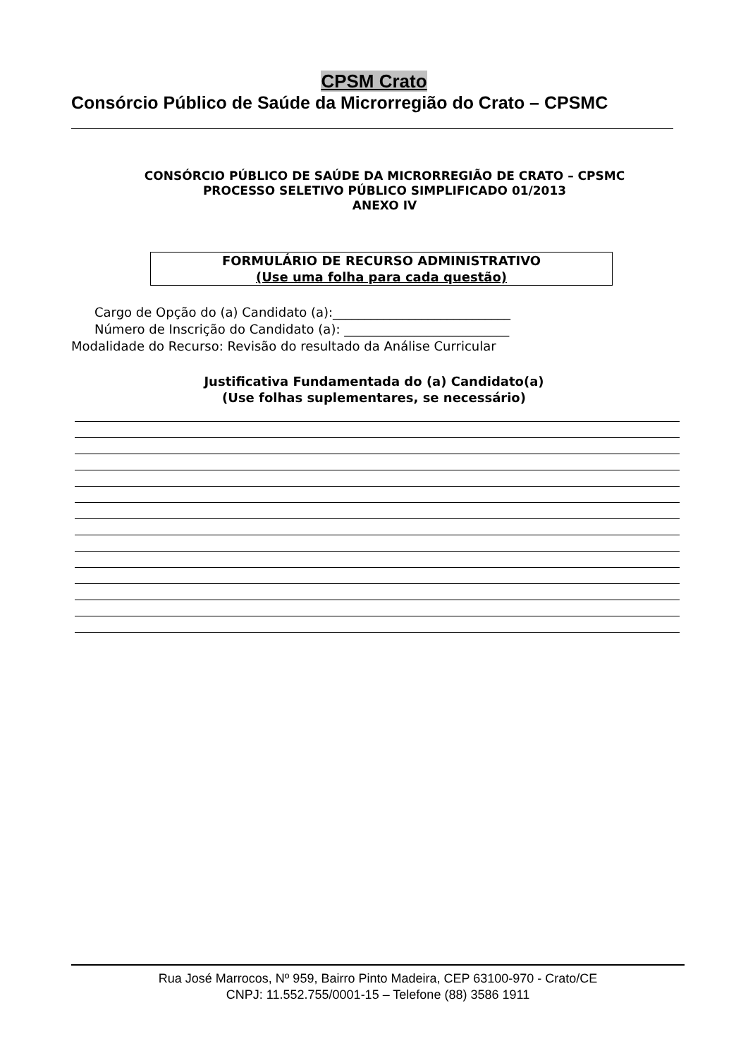CPSM Crato
Consórcio Público de Saúde da Microrregião do Crato – CPSMC
CONSÓRCIO PÚBLICO DE SAÚDE DA MICRORREGIÃO DE CRATO – CPSMC
PROCESSO SELETIVO PÚBLICO SIMPLIFICADO 01/2013
ANEXO IV
FORMULÁRIO DE RECURSO ADMINISTRATIVO
(Use uma folha para cada questão)
Cargo de Opção do (a) Candidato (a):____________________________
Número de Inscrição do Candidato (a): __________________________
Modalidade do Recurso: Revisão do resultado da Análise Curricular
Justificativa Fundamentada do (a) Candidato(a)
(Use folhas suplementares, se necessário)
Rua José Marrocos, Nº 959, Bairro Pinto Madeira, CEP 63100-970 - Crato/CE
CNPJ: 11.552.755/0001-15 – Telefone (88) 3586 1911